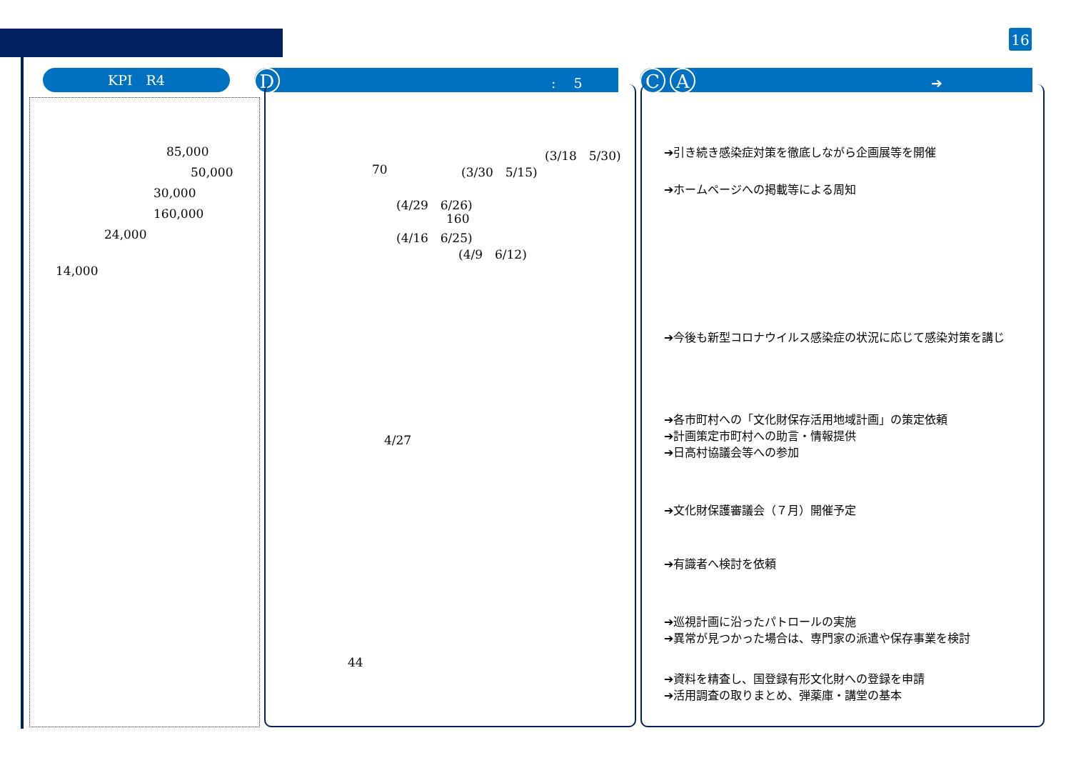16
KPI　R4 D:　 5 C A ➔
85,000
50,000
30,000
160,000
24,000
14,000
(3/18　5/30)
70 (3/30　5/15)
(4/29　6/26)
160
(4/16　6/25)
(4/9　6/12)
4/27
44
➔引き続き感染症対策を徹底しながら企画展等を開催
➔ホームページへの掲載等による周知
➔今後も新型コロナウイルス感染症の状況に応じて感染対策を講じ
➔各市町村への「文化財保存活用地域計画」の策定依頼
➔計画策定市町村への助言・情報提供
➔日高村協議会等への参加
➔文化財保護審議会（７月）開催予定
➔有識者へ検討を依頼
➔巡視計画に沿ったパトロールの実施
➔異常が見つかった場合は、専門家の派遣や保存事業を検討
➔資料を精査し、国登録有形文化財への登録を申請
➔活用調査の取りまとめ、弾薬庫・講堂の基本